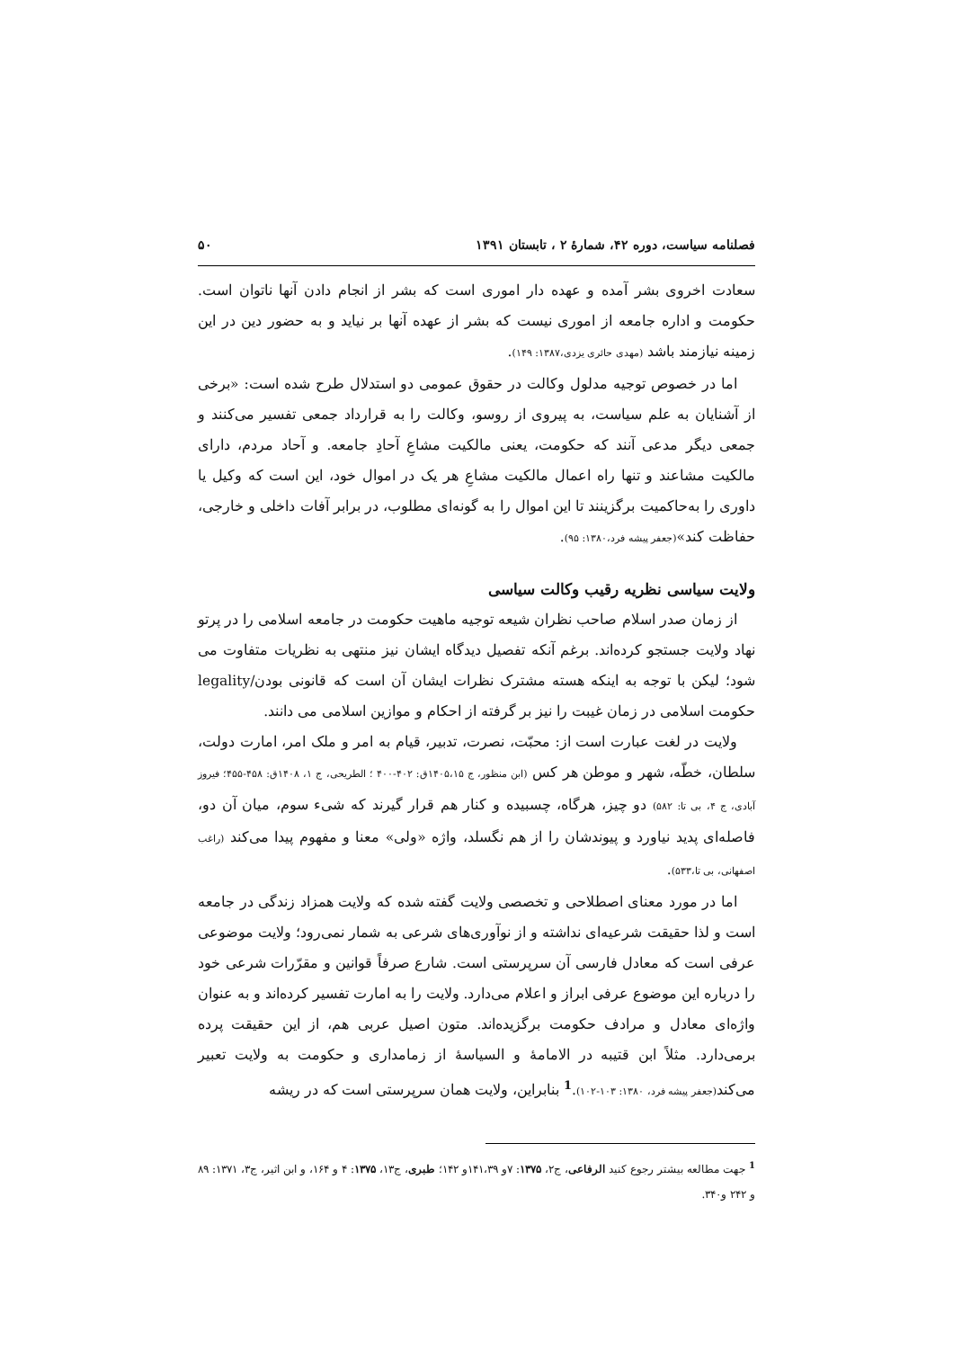فصلنامه سیاست، دوره ۴۲، شمارهٔ ۲ ، تابستان ۱۳۹۱ ۵۰
سعادت اخروی بشر آمده و عهده دار اموری است که بشر از انجام دادن آنها ناتوان است. حکومت و اداره جامعه از اموری نیست که بشر از عهده آنها بر نیاید و به حضور دین در این زمینه نیازمند باشد (مهدی حائری یزدی،۱۳۸۷: ۱۴۹).
اما در خصوص توجیه مدلول وکالت در حقوق عمومی دو استدلال طرح شده است: «برخی از آشنایان به علم سیاست، به پیروی از روسو، وکالت را به قرارداد جمعی تفسیر می‌کنند و جمعی دیگر مدعی آنند که حکومت، یعنی مالکیت مشاعِ آحادِ جامعه. و آحاد مردم، دارای مالکیت مشاعند و تنها راه اعمال مالکیت مشاعِ هر یک در اموال خود، این است که وکیل یا داوری را به‌حاکمیت برگزینند تا این اموال را به گونه‌ای مطلوب، در برابر آفات داخلی و خارجی، حفاظت کند»(جعفر پیشه فرد،۱۳۸۰: ۹۵).
ولایت سیاسی نظریه رقیب وکالت سیاسی
از زمان صدر اسلام صاحب نظران شیعه توجیه ماهیت حکومت در جامعه اسلامی را در پرتو نهاد ولایت جستجو کرده‌اند. برغم آنکه تفصیل دیدگاه ایشان نیز منتهی به نظریات متفاوت می شود؛ لیکن با توجه به اینکه هسته مشترک نظرات ایشان آن است که قانونی بودن/legality حکومت اسلامی در زمان غیبت را نیز بر گرفته از احکام و موازین اسلامی می دانند.
ولایت در لغت عبارت است از: محبّت، نصرت، تدبیر، قیام به امر و ملک امر، امارت دولت، سلطان، خطّه، شهر و موطن هر کس (ابن منظور، ج ۱۴۰۵،۱۵ق: ۴۰۲-۴۰۰ ؛ الطریحی، ج ۱، ۱۴۰۸ق: ۴۵۸-۴۵۵؛ فیروز آبادی، ج ۴، بی تا: ۵۸۲) دو چیز، هرگاه، چسبیده و کنار هم قرار گیرند که شیء سوم، میان آن دو، فاصله‌ای پدید نیاورد و پیوندشان را از هم نگسلد، واژه «ولی» معنا و مفهوم پیدا می‌کند (راغب اصفهانی، بی تا،۵۳۳).
اما در مورد معنای اصطلاحی و تخصصی ولایت گفته شده که ولایت همزاد زندگی در جامعه است و لذا حقیقت شرعیه‌ای نداشته و از نوآوری‌های شرعی به شمار نمی‌رود؛ ولایت موضوعی عرفی است که معادل فارسی آن سرپرستی است. شارع صرفاً قوانین و مقرّرات شرعی خود را درباره این موضوع عرفی ابراز و اعلام می‌دارد. ولایت را به امارت تفسیر کرده‌اند و به عنوان واژه‌ای معادل و مرادف حکومت برگزیده‌اند. متون اصیل عربی هم، از این حقیقت پرده برمی‌دارد. مثلاً ابن قتیبه در الامامهٔ و السیاسهٔ از زمامداری و حکومت به ولایت تعبیر می‌کند(جعفر پیشه فرد، ۱۳۸۰: ۱۰۳-۱۰۲).<sup>1</sup> بنابراین، ولایت همان سرپرستی است که در ریشه
<sup>1</sup> جهت مطالعه بیشتر رجوع کنید الرفاعی، ج۲، ۱۳۷۵: ۷و ۱۴۱،۳۹و ۱۴۲؛ طبری، ج۱۳، ۱۳۷۵: ۴ و ۱۶۴، و ابن اثیر، ج۳، ۱۳۷۱: ۸۹ و ۲۴۲ و۳۴۰.